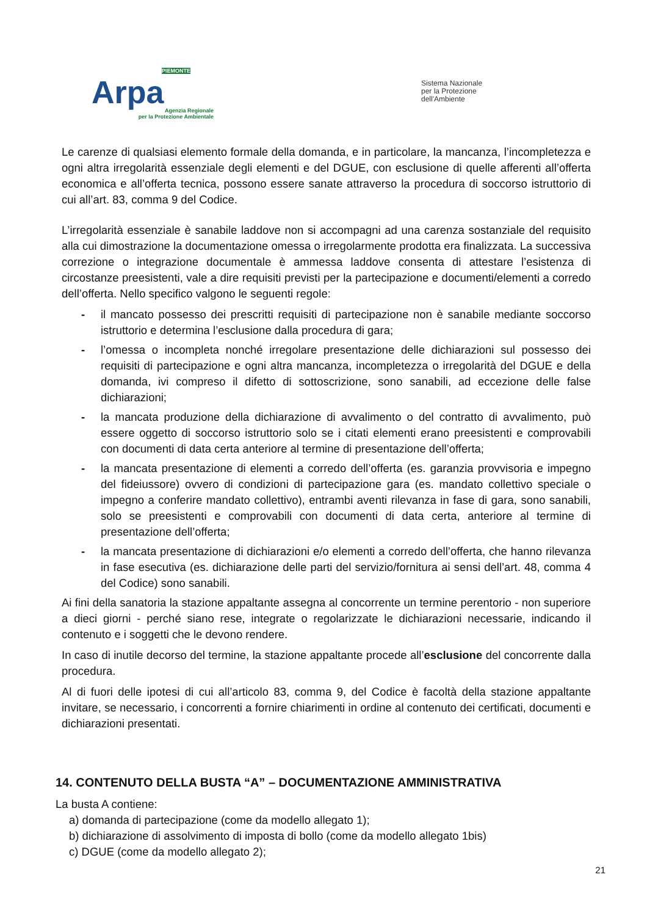PIEMONTE
Arpa
Agenzia Regionale
per la Protezione Ambientale
Sistema Nazionale
per la Protezione
dell'Ambiente
Le carenze di qualsiasi elemento formale della domanda, e in particolare, la mancanza, l’incompletezza e ogni altra irregolarità essenziale degli elementi e del DGUE, con esclusione di quelle afferenti all’offerta economica e all’offerta tecnica, possono essere sanate attraverso la procedura di soccorso istruttorio di cui all’art. 83, comma 9 del Codice.
L’irregolarità essenziale è sanabile laddove non si accompagni ad una carenza sostanziale del requisito alla cui dimostrazione la documentazione omessa o irregolarmente prodotta era finalizzata. La successiva correzione o integrazione documentale è ammessa laddove consenta di attestare l’esistenza di circostanze preesistenti, vale a dire requisiti previsti per la partecipazione e documenti/elementi a corredo dell’offerta. Nello specifico valgono le seguenti regole:
- il mancato possesso dei prescritti requisiti di partecipazione non è sanabile mediante soccorso istruttorio e determina l’esclusione dalla procedura di gara;
- l’omessa o incompleta nonché irregolare presentazione delle dichiarazioni sul possesso dei requisiti di partecipazione e ogni altra mancanza, incompletezza o irregolarità del DGUE e della domanda, ivi compreso il difetto di sottoscrizione, sono sanabili, ad eccezione delle false dichiarazioni;
- la mancata produzione della dichiarazione di avvalimento o del contratto di avvalimento, può essere oggetto di soccorso istruttorio solo se i citati elementi erano preesistenti e comprovabili con documenti di data certa anteriore al termine di presentazione dell’offerta;
- la mancata presentazione di elementi a corredo dell’offerta (es. garanzia provvisoria e impegno del fideiussore) ovvero di condizioni di partecipazione gara (es. mandato collettivo speciale o impegno a conferire mandato collettivo), entrambi aventi rilevanza in fase di gara, sono sanabili, solo se preesistenti e comprovabili con documenti di data certa, anteriore al termine di presentazione dell’offerta;
- la mancata presentazione di dichiarazioni e/o elementi a corredo dell’offerta, che hanno rilevanza in fase esecutiva (es. dichiarazione delle parti del servizio/fornitura ai sensi dell’art. 48, comma 4 del Codice) sono sanabili.
Ai fini della sanatoria la stazione appaltante assegna al concorrente un termine perentorio - non superiore a dieci giorni - perché siano rese, integrate o regolarizzate le dichiarazioni necessarie, indicando il contenuto e i soggetti che le devono rendere.
In caso di inutile decorso del termine, la stazione appaltante procede all’esclusione del concorrente dalla procedura.
Al di fuori delle ipotesi di cui all’articolo 83, comma 9, del Codice è facoltà della stazione appaltante invitare, se necessario, i concorrenti a fornire chiarimenti in ordine al contenuto dei certificati, documenti e dichiarazioni presentati.
14. CONTENUTO DELLA BUSTA “A” – DOCUMENTAZIONE AMMINISTRATIVA
La busta A contiene:
a) domanda di partecipazione (come da modello allegato 1);
b) dichiarazione di assolvimento di imposta di bollo (come da modello allegato 1bis)
c) DGUE (come da modello allegato 2);
21